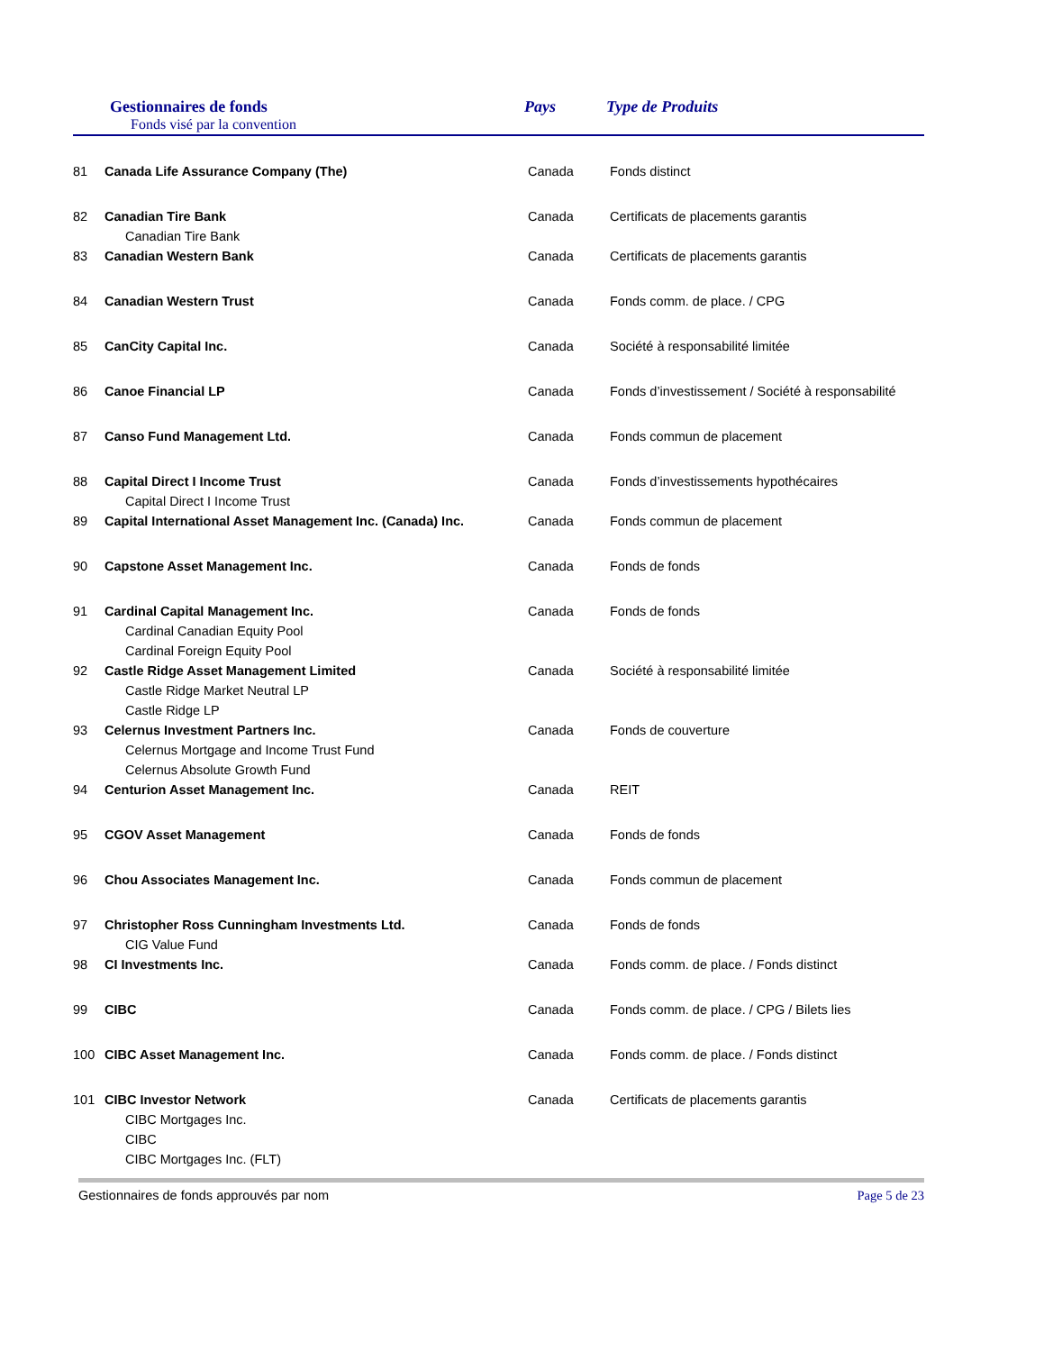Gestionnaires de fonds
Fonds visé par la convention
Pays Type de Produits
| 81 | Canada Life Assurance Company (The) | Canada | Fonds distinct |
| 82 | Canadian Tire Bank Canadian Tire Bank | Canada | Certificats de placements garantis |
| 83 | Canadian Western Bank | Canada | Certificats de placements garantis |
| 84 | Canadian Western Trust | Canada | Fonds comm. de place. / CPG |
| 85 | CanCity Capital Inc. | Canada | Société à responsabilité limitée |
| 86 | Canoe Financial LP | Canada | Fonds d’investissement / Société à responsabilité |
| 87 | Canso Fund Management Ltd. | Canada | Fonds commun de placement |
| 88 | Capital Direct I Income Trust Capital Direct I Income Trust | Canada | Fonds d’investissements hypothécaires |
| 89 | Capital International Asset Management Inc. (Canada) Inc. | Canada | Fonds commun de placement |
| 90 | Capstone Asset Management Inc. | Canada | Fonds de fonds |
| 91 | Cardinal Capital Management Inc. Cardinal Canadian Equity Pool Cardinal Foreign Equity Pool | Canada | Fonds de fonds |
| 92 | Castle Ridge Asset Management Limited Castle Ridge Market Neutral LP Castle Ridge LP | Canada | Société à responsabilité limitée |
| 93 | Celernus Investment Partners Inc. Celernus Mortgage and Income Trust Fund Celernus Absolute Growth Fund | Canada | Fonds de couverture |
| 94 | Centurion Asset Management Inc. | Canada | REIT |
| 95 | CGOV Asset Management | Canada | Fonds de fonds |
| 96 | Chou Associates Management Inc. | Canada | Fonds commun de placement |
| 97 | Christopher Ross Cunningham Investments Ltd. CIG Value Fund | Canada | Fonds de fonds |
| 98 | CI Investments Inc. | Canada | Fonds comm. de place. / Fonds distinct |
| 99 | CIBC | Canada | Fonds comm. de place. / CPG / Bilets lies |
| 100 | CIBC Asset Management Inc. | Canada | Fonds comm. de place. / Fonds distinct |
| 101 | CIBC Investor Network CIBC Mortgages Inc. CIBC CIBC Mortgages Inc. (FLT) | Canada | Certificats de placements garantis |
Gestionnaires de fonds approuvés par nom Page 5 de 23